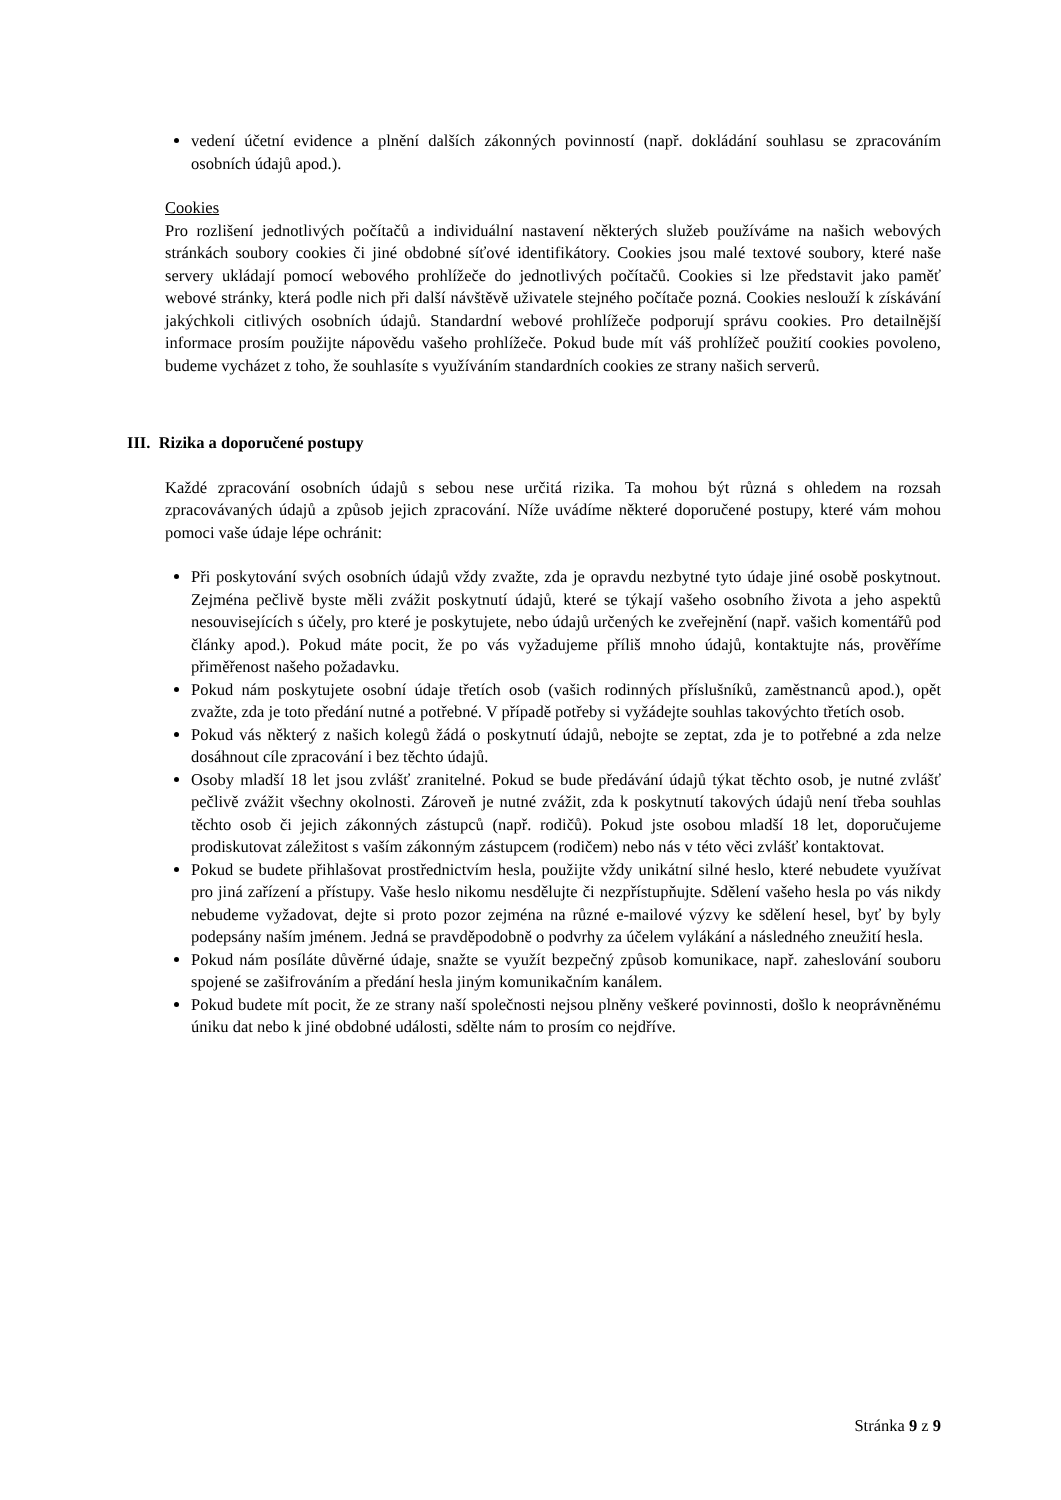vedení účetní evidence a plnění dalších zákonných povinností (např. dokládání souhlasu se zpracováním osobních údajů apod.).
Cookies
Pro rozlišení jednotlivých počítačů a individuální nastavení některých služeb používáme na našich webových stránkách soubory cookies či jiné obdobné síťové identifikátory. Cookies jsou malé textové soubory, které naše servery ukládají pomocí webového prohlížeče do jednotlivých počítačů. Cookies si lze představit jako paměť webové stránky, která podle nich při další návštěvě uživatele stejného počítače pozná. Cookies neslouží k získávání jakýchkoli citlivých osobních údajů. Standardní webové prohlížeče podporují správu cookies. Pro detailnější informace prosím použijte nápovědu vašeho prohlížeče. Pokud bude mít váš prohlížeč použití cookies povoleno, budeme vycházet z toho, že souhlasíte s využíváním standardních cookies ze strany našich serverů.
III. Rizika a doporučené postupy
Každé zpracování osobních údajů s sebou nese určitá rizika. Ta mohou být různá s ohledem na rozsah zpracovávaných údajů a způsob jejich zpracování. Níže uvádíme některé doporučené postupy, které vám mohou pomoci vaše údaje lépe ochránit:
Při poskytování svých osobních údajů vždy zvažte, zda je opravdu nezbytné tyto údaje jiné osobě poskytnout. Zejména pečlivě byste měli zvážit poskytnutí údajů, které se týkají vašeho osobního života a jeho aspektů nesouvisejících s účely, pro které je poskytujete, nebo údajů určených ke zveřejnění (např. vašich komentářů pod články apod.). Pokud máte pocit, že po vás vyžadujeme příliš mnoho údajů, kontaktujte nás, prověříme přiměřenost našeho požadavku.
Pokud nám poskytujete osobní údaje třetích osob (vašich rodinných příslušníků, zaměstnanců apod.), opět zvažte, zda je toto předání nutné a potřebné. V případě potřeby si vyžádejte souhlas takovýchto třetích osob.
Pokud vás některý z našich kolegů žádá o poskytnutí údajů, nebojte se zeptat, zda je to potřebné a zda nelze dosáhnout cíle zpracování i bez těchto údajů.
Osoby mladší 18 let jsou zvlášť zranitelné. Pokud se bude předávání údajů týkat těchto osob, je nutné zvlášť pečlivě zvážit všechny okolnosti. Zároveň je nutné zvážit, zda k poskytnutí takových údajů není třeba souhlas těchto osob či jejich zákonných zástupců (např. rodičů). Pokud jste osobou mladší 18 let, doporučujeme prodiskutovat záležitost s vaším zákonným zástupcem (rodičem) nebo nás v této věci zvlášť kontaktovat.
Pokud se budete přihlašovat prostřednictvím hesla, použijte vždy unikátní silné heslo, které nebudete využívat pro jiná zařízení a přístupy. Vaše heslo nikomu nesdělujte či nezpřístupňujte. Sdělení vašeho hesla po vás nikdy nebudeme vyžadovat, dejte si proto pozor zejména na různé e-mailové výzvy ke sdělení hesel, byť by byly podepsány naším jménem. Jedná se pravděpodobně o podvrhy za účelem vylákání a následného zneužití hesla.
Pokud nám posíláte důvěrné údaje, snažte se využít bezpečný způsob komunikace, např. zaheslování souboru spojené se zašifrováním a předání hesla jiným komunikačním kanálem.
Pokud budete mít pocit, že ze strany naší společnosti nejsou plněny veškeré povinnosti, došlo k neoprávněnému úniku dat nebo k jiné obdobné události, sdělte nám to prosím co nejdříve.
Stránka 9 z 9